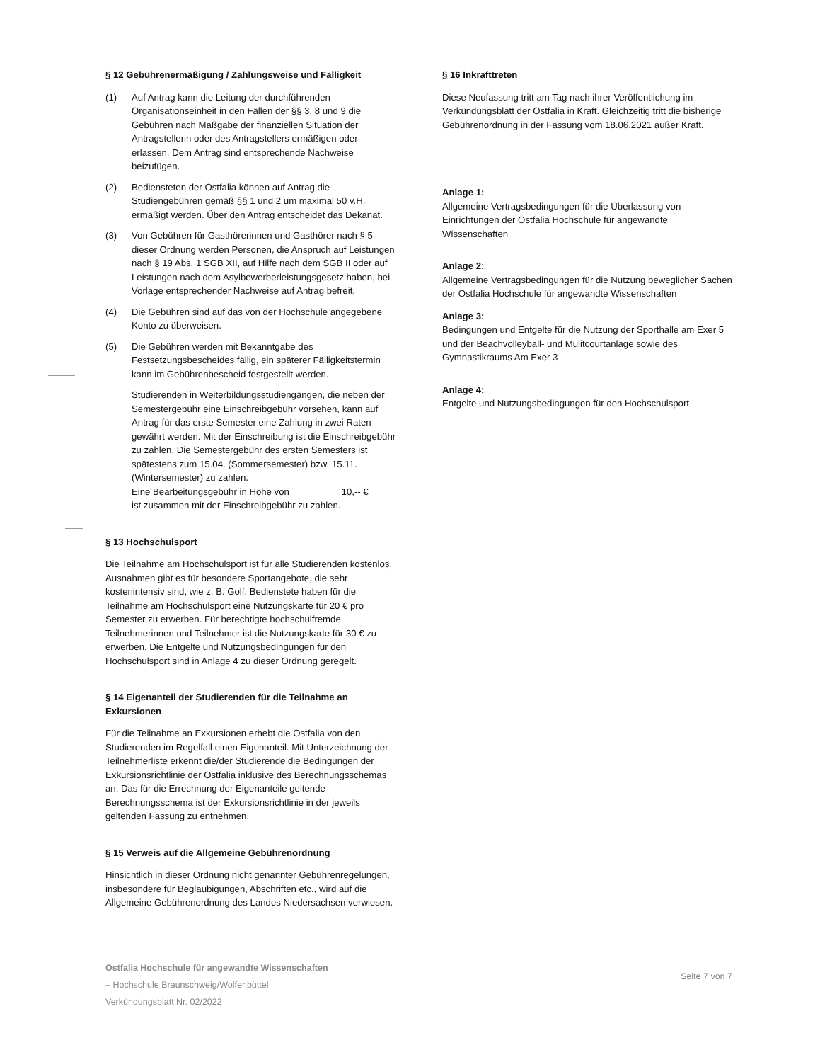§ 12 Gebührenermäßigung / Zahlungsweise und Fälligkeit
(1) Auf Antrag kann die Leitung der durchführenden Organisationseinheit in den Fällen der §§ 3, 8 und 9 die Gebühren nach Maßgabe der finanziellen Situation der Antragstellerin oder des Antragstellers ermäßigen oder erlassen. Dem Antrag sind entsprechende Nachweise beizufügen.
(2) Bediensteten der Ostfalia können auf Antrag die Studiengebühren gemäß §§ 1 und 2 um maximal 50 v.H. ermäßigt werden. Über den Antrag entscheidet das Dekanat.
(3) Von Gebühren für Gasthörerinnen und Gasthörer nach § 5 dieser Ordnung werden Personen, die Anspruch auf Leistungen nach § 19 Abs. 1 SGB XII, auf Hilfe nach dem SGB II oder auf Leistungen nach dem Asylbewerberleistungsgesetz haben, bei Vorlage entsprechender Nachweise auf Antrag befreit.
(4) Die Gebühren sind auf das von der Hochschule angegebene Konto zu überweisen.
(5) Die Gebühren werden mit Bekanntgabe des Festsetzungsbescheides fällig, ein späterer Fälligkeitstermin kann im Gebührenbescheid festgestellt werden.
Studierenden in Weiterbildungsstudiengängen, die neben der Semestergebühr eine Einschreibgebühr vorsehen, kann auf Antrag für das erste Semester eine Zahlung in zwei Raten gewährt werden. Mit der Einschreibung ist die Einschreibgebühr zu zahlen. Die Semestergebühr des ersten Semesters ist spätestens zum 15.04. (Sommersemester) bzw. 15.11. (Wintersemester) zu zahlen.
Eine Bearbeitungsgebühr in Höhe von 10,-- €
ist zusammen mit der Einschreibgebühr zu zahlen.
§ 13 Hochschulsport
Die Teilnahme am Hochschulsport ist für alle Studierenden kostenlos, Ausnahmen gibt es für besondere Sportangebote, die sehr kostenintensiv sind, wie z. B. Golf. Bedienstete haben für die Teilnahme am Hochschulsport eine Nutzungskarte für 20 € pro Semester zu erwerben. Für berechtigte hochschulfremde Teilnehmerinnen und Teilnehmer ist die Nutzungskarte für 30 € zu erwerben. Die Entgelte und Nutzungsbedingungen für den Hochschulsport sind in Anlage 4 zu dieser Ordnung geregelt.
§ 14 Eigenanteil der Studierenden für die Teilnahme an Exkursionen
Für die Teilnahme an Exkursionen erhebt die Ostfalia von den Studierenden im Regelfall einen Eigenanteil. Mit Unterzeichnung der Teilnehmerliste erkennt die/der Studierende die Bedingungen der Exkursionsrichtlinie der Ostfalia inklusive des Berechnungsschemas an. Das für die Errechnung der Eigenanteile geltende Berechnungsschema ist der Exkursionsrichtlinie in der jeweils geltenden Fassung zu entnehmen.
§ 15 Verweis auf die Allgemeine Gebührenordnung
Hinsichtlich in dieser Ordnung nicht genannter Gebührenregelungen, insbesondere für Beglaubigungen, Abschriften etc., wird auf die Allgemeine Gebührenordnung des Landes Niedersachsen verwiesen.
§ 16 Inkrafttreten
Diese Neufassung tritt am Tag nach ihrer Veröffentlichung im Verkündungsblatt der Ostfalia in Kraft. Gleichzeitig tritt die bisherige Gebührenordnung in der Fassung vom 18.06.2021 außer Kraft.
Anlage 1:
Allgemeine Vertragsbedingungen für die Überlassung von Einrichtungen der Ostfalia Hochschule für angewandte Wissenschaften
Anlage 2:
Allgemeine Vertragsbedingungen für die Nutzung beweglicher Sachen der Ostfalia Hochschule für angewandte Wissenschaften
Anlage 3:
Bedingungen und Entgelte für die Nutzung der Sporthalle am Exer 5 und der Beachvolleyball- und Mulitcourtanlage sowie des Gymnastikraums Am Exer 3
Anlage 4:
Entgelte und Nutzungsbedingungen für den Hochschulsport
Ostfalia Hochschule für angewandte Wissenschaften
– Hochschule Braunschweig/Wolfenbüttel
Verkündungsblatt Nr. 02/2022
Seite 7 von 7